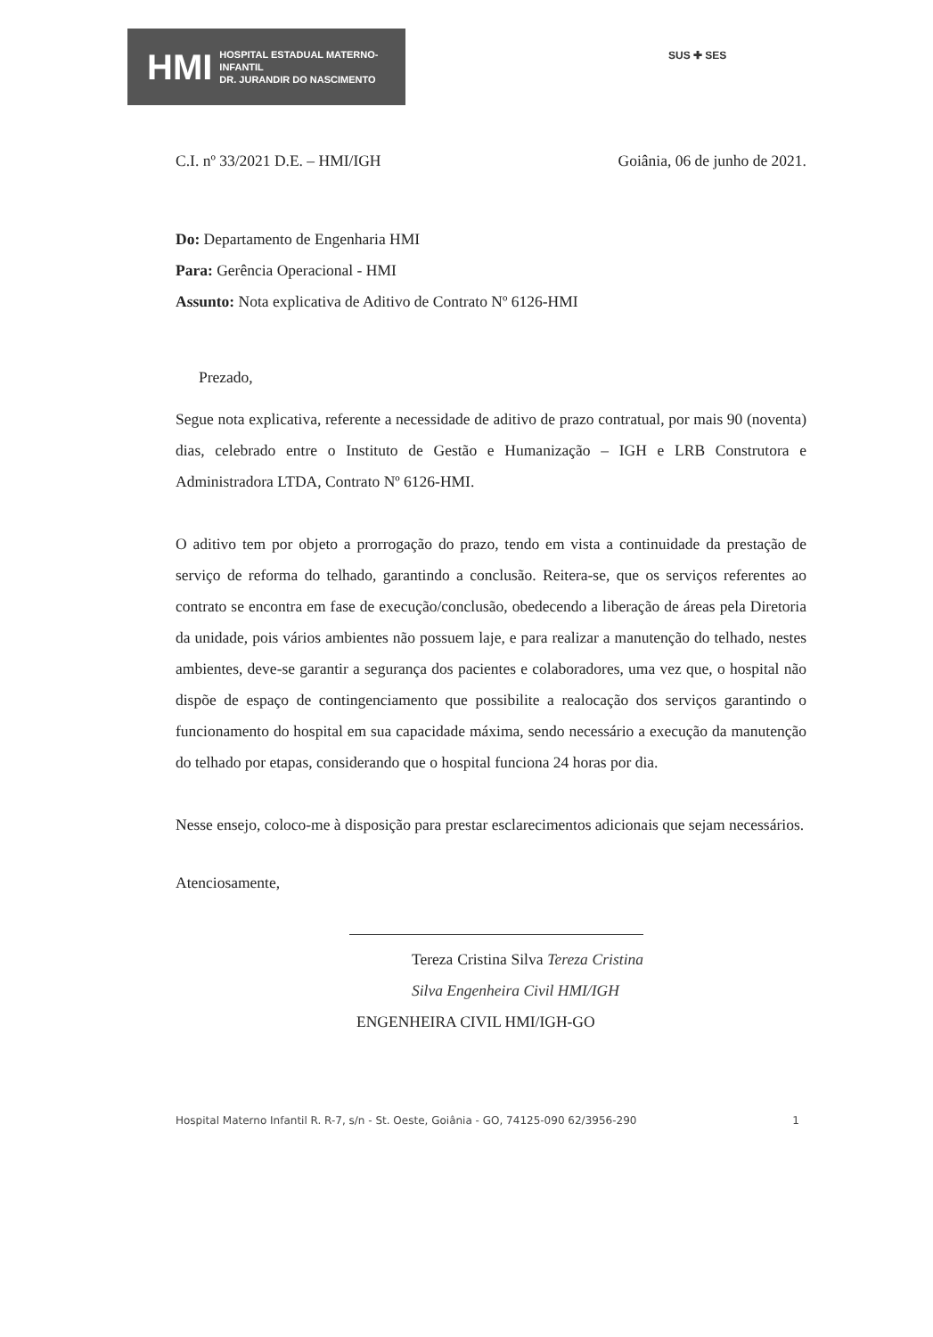HMI HOSPITAL ESTADUAL MATERNO-INFANTIL
DR. JURANDIR DO NASCIMENTO
SUS ✚ SES
C.I. nº 33/2021 D.E. – HMI/IGH Goiânia, 06 de junho de 2021.
Do: Departamento de Engenharia HMI
Para: Gerência Operacional - HMI
Assunto: Nota explicativa de Aditivo de Contrato Nº 6126-HMI
Prezado,
Segue nota explicativa, referente a necessidade de aditivo de prazo contratual, por mais 90 (noventa) dias, celebrado entre o Instituto de Gestão e Humanização – IGH e LRB Construtora e Administradora LTDA, Contrato Nº 6126-HMI.
O aditivo tem por objeto a prorrogação do prazo, tendo em vista a continuidade da prestação de serviço de reforma do telhado, garantindo a conclusão. Reitera-se, que os serviços referentes ao contrato se encontra em fase de execução/conclusão, obedecendo a liberação de áreas pela Diretoria da unidade, pois vários ambientes não possuem laje, e para realizar a manutenção do telhado, nestes ambientes, deve-se garantir a segurança dos pacientes e colaboradores, uma vez que, o hospital não dispõe de espaço de contingenciamento que possibilite a realocação dos serviços garantindo o funcionamento do hospital em sua capacidade máxima, sendo necessário a execução da manutenção do telhado por etapas, considerando que o hospital funciona 24 horas por dia.
Nesse ensejo, coloco-me à disposição para prestar esclarecimentos adicionais que sejam necessários.
Atenciosamente,
Tereza Cristina Silva Tereza Cristina Silva Engenheira Civil HMI/IGH
ENGENHEIRA CIVIL HMI/IGH-GO
Hospital Materno Infantil R. R-7, s/n - St. Oeste, Goiânia - GO, 74125-090 62/3956-290 1